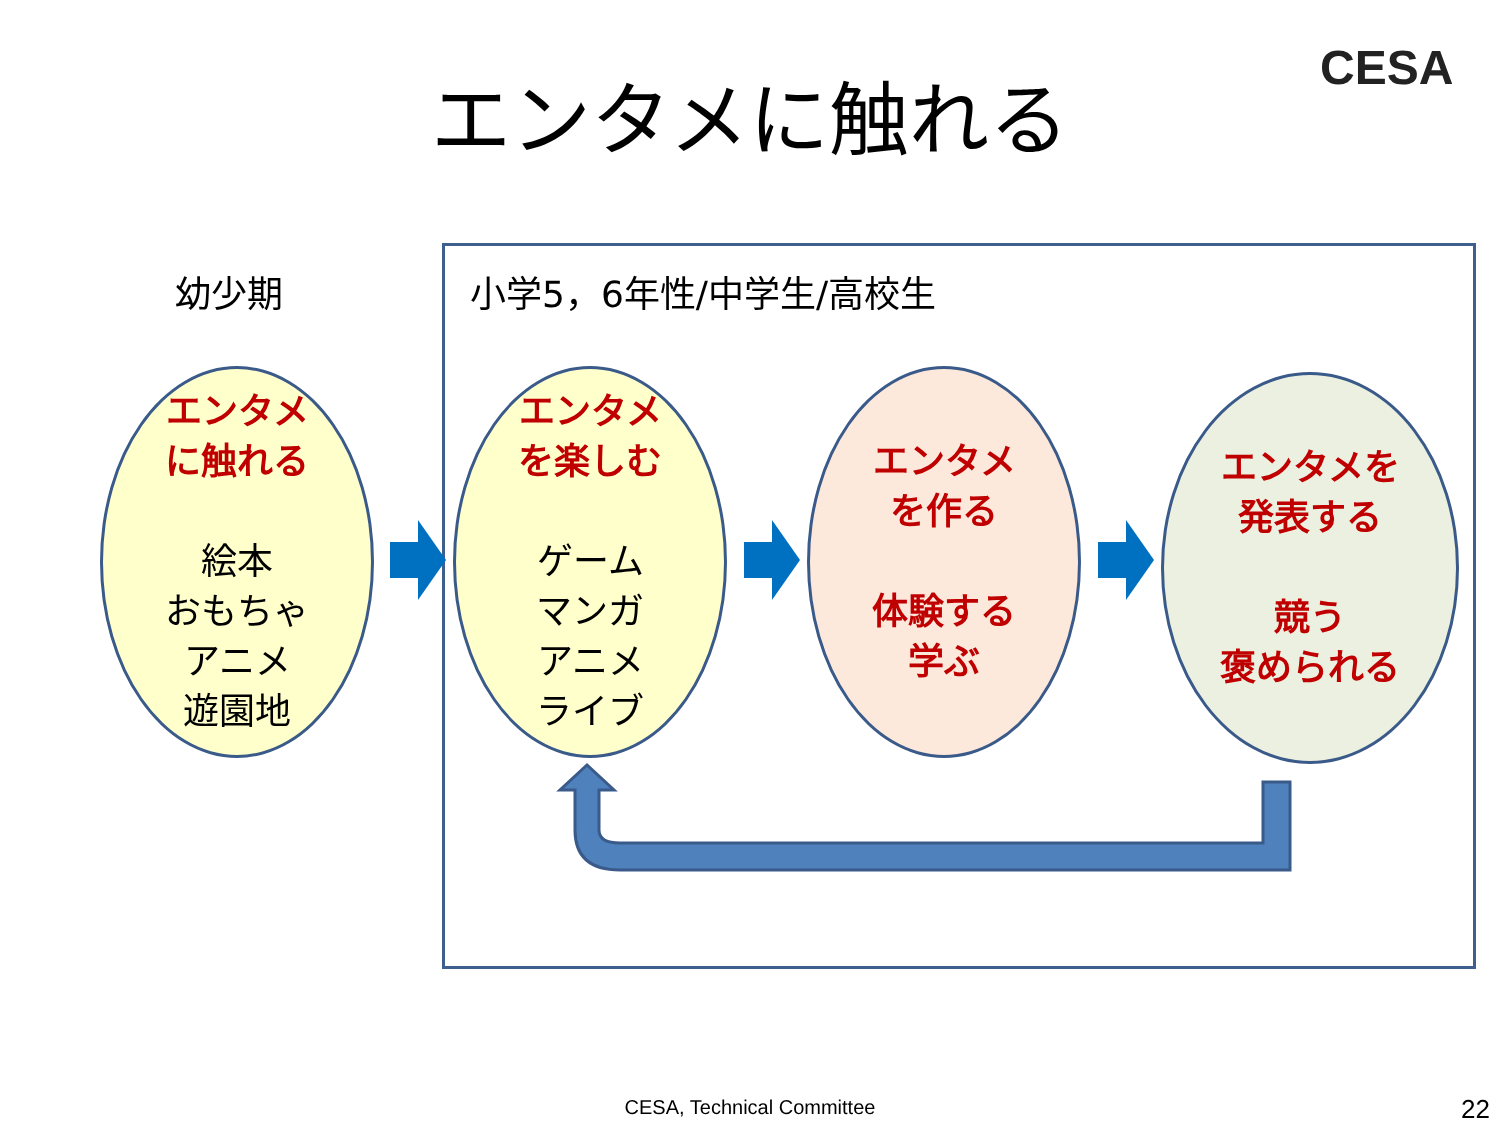エンタメに触れる CESA
幼少期 小学5，6年性/中学生/高校生
エンタメ
に触れる
絵本
おもちゃ
アニメ
遊園地
エンタメ
を楽しむ
ゲーム
マンガ
アニメ
ライブ
エンタメ
を作る
体験する
学ぶ
エンタメを
発表する
競う
褒められる
CESA, Technical Committee 22